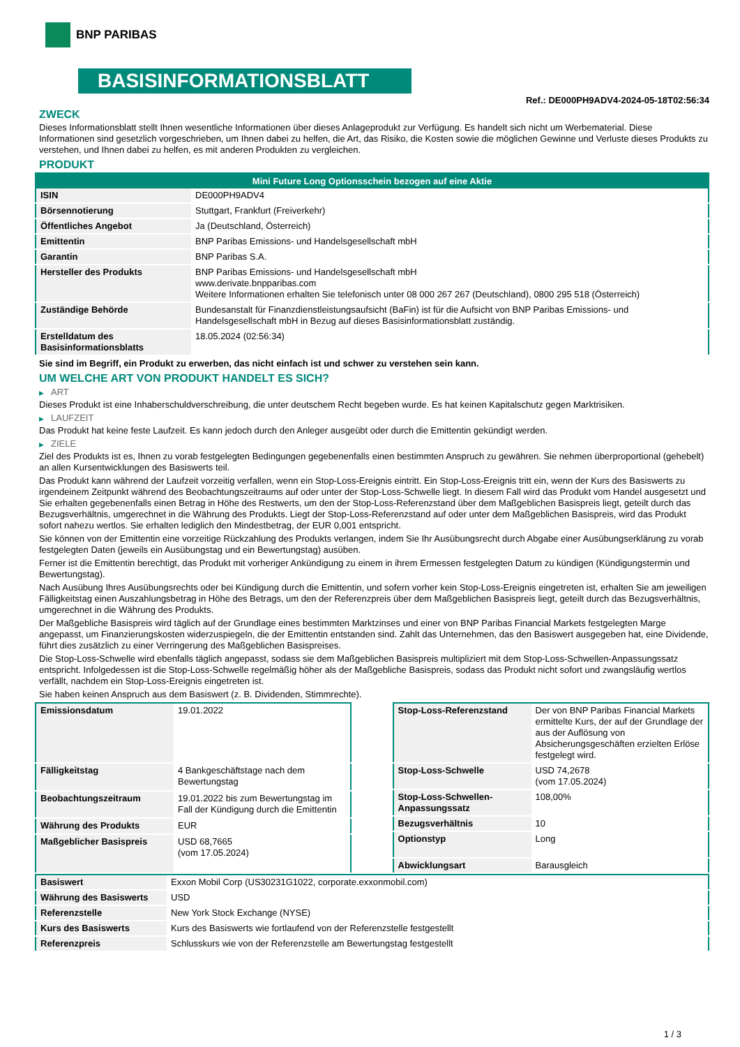BNP PARIBAS
BASISINFORMATIONSBLATT
Ref.: DE000PH9ADV4-2024-05-18T02:56:34
ZWECK
Dieses Informationsblatt stellt Ihnen wesentliche Informationen über dieses Anlageprodukt zur Verfügung. Es handelt sich nicht um Werbematerial. Diese Informationen sind gesetzlich vorgeschrieben, um Ihnen dabei zu helfen, die Art, das Risiko, die Kosten sowie die möglichen Gewinne und Verluste dieses Produkts zu verstehen, und Ihnen dabei zu helfen, es mit anderen Produkten zu vergleichen.
PRODUKT
| Mini Future Long Optionsschein bezogen auf eine Aktie | |
| --- | --- |
| ISIN | DE000PH9ADV4 |
| Börsennotierung | Stuttgart, Frankfurt (Freiverkehr) |
| Öffentliches Angebot | Ja (Deutschland, Österreich) |
| Emittentin | BNP Paribas Emissions- und Handelsgesellschaft mbH |
| Garantin | BNP Paribas S.A. |
| Hersteller des Produkts | BNP Paribas Emissions- und Handelsgesellschaft mbH www.derivate.bnpparibas.com Weitere Informationen erhalten Sie telefonisch unter 08 000 267 267 (Deutschland), 0800 295 518 (Österreich) |
| Zuständige Behörde | Bundesanstalt für Finanzdienstleistungsaufsicht (BaFin) ist für die Aufsicht von BNP Paribas Emissions- und Handelsgesellschaft mbH in Bezug auf dieses Basisinformationsblatt zuständig. |
| Erstelldatum des Basisinformationsblatts | 18.05.2024 (02:56:34) |
Sie sind im Begriff, ein Produkt zu erwerben, das nicht einfach ist und schwer zu verstehen sein kann.
UM WELCHE ART VON PRODUKT HANDELT ES SICH?
▶ ART
Dieses Produkt ist eine Inhaberschuldverschreibung, die unter deutschem Recht begeben wurde. Es hat keinen Kapitalschutz gegen Marktrisiken.
▶ LAUFZEIT
Das Produkt hat keine feste Laufzeit. Es kann jedoch durch den Anleger ausgeübt oder durch die Emittentin gekündigt werden.
▶ ZIELE
Ziel des Produkts ist es, Ihnen zu vorab festgelegten Bedingungen gegebenenfalls einen bestimmten Anspruch zu gewähren. Sie nehmen überproportional (gehebelt) an allen Kursentwicklungen des Basiswerts teil.
Das Produkt kann während der Laufzeit vorzeitig verfallen, wenn ein Stop-Loss-Ereignis eintritt. Ein Stop-Loss-Ereignis tritt ein, wenn der Kurs des Basiswerts zu irgendeinem Zeitpunkt während des Beobachtungszeitraums auf oder unter der Stop-Loss-Schwelle liegt. In diesem Fall wird das Produkt vom Handel ausgesetzt und Sie erhalten gegebenenfalls einen Betrag in Höhe des Restwerts, um den der Stop-Loss-Referenzstand über dem Maßgeblichen Basispreis liegt, geteilt durch das Bezugsverhältnis, umgerechnet in die Währung des Produkts. Liegt der Stop-Loss-Referenzstand auf oder unter dem Maßgeblichen Basispreis, wird das Produkt sofort nahezu wertlos. Sie erhalten lediglich den Mindestbetrag, der EUR 0,001 entspricht.
Sie können von der Emittentin eine vorzeitige Rückzahlung des Produkts verlangen, indem Sie Ihr Ausübungsrecht durch Abgabe einer Ausübungserklärung zu vorab festgelegten Daten (jeweils ein Ausübungstag und ein Bewertungstag) ausüben.
Ferner ist die Emittentin berechtigt, das Produkt mit vorheriger Ankündigung zu einem in ihrem Ermessen festgelegten Datum zu kündigen (Kündigungstermin und Bewertungstag).
Nach Ausübung Ihres Ausübungsrechts oder bei Kündigung durch die Emittentin, und sofern vorher kein Stop-Loss-Ereignis eingetreten ist, erhalten Sie am jeweiligen Fälligkeitstag einen Auszahlungsbetrag in Höhe des Betrags, um den der Referenzpreis über dem Maßgeblichen Basispreis liegt, geteilt durch das Bezugsverhältnis, umgerechnet in die Währung des Produkts.
Der Maßgebliche Basispreis wird täglich auf der Grundlage eines bestimmten Marktzinses und einer von BNP Paribas Financial Markets festgelegten Marge angepasst, um Finanzierungskosten widerzuspiegeln, die der Emittentin entstanden sind. Zahlt das Unternehmen, das den Basiswert ausgegeben hat, eine Dividende, führt dies zusätzlich zu einer Verringerung des Maßgeblichen Basispreises.
Die Stop-Loss-Schwelle wird ebenfalls täglich angepasst, sodass sie dem Maßgeblichen Basispreis multipliziert mit dem Stop-Loss-Schwellen-Anpassungssatz entspricht. Infolgedessen ist die Stop-Loss-Schwelle regelmäßig höher als der Maßgebliche Basispreis, sodass das Produkt nicht sofort und zwangsläufig wertlos verfällt, nachdem ein Stop-Loss-Ereignis eingetreten ist.
Sie haben keinen Anspruch aus dem Basiswert (z. B. Dividenden, Stimmrechte).
| Emissionsdatum | 19.01.2022 |
| Fälligkeitstag | 4 Bankgeschäftstage nach dem Bewertungstag |
| Beobachtungszeitraum | 19.01.2022 bis zum Bewertungstag im Fall der Kündigung durch die Emittentin |
| Währung des Produkts | EUR |
| Maßgeblicher Basispreis | USD 68,7665 (vom 17.05.2024) |
| Stop-Loss-Referenzstand | Der von BNP Paribas Financial Markets ermittelte Kurs, der auf der Grundlage der aus der Auflösung von Absicherungsgeschäften erzielten Erlöse festgelegt wird. |
| Stop-Loss-Schwelle | USD 74,2678 (vom 17.05.2024) |
| Stop-Loss-Schwellen-Anpassungssatz | 108,00% |
| Bezugsverhältnis | 10 |
| Optionstyp | Long |
| Abwicklungsart | Barausgleich |
| Basiswert | Exxon Mobil Corp (US30231G1022, corporate.exxonmobil.com) |
| Währung des Basiswerts | USD |
| Referenzstelle | New York Stock Exchange (NYSE) |
| Kurs des Basiswerts | Kurs des Basiswerts wie fortlaufend von der Referenzstelle festgestellt |
| Referenzpreis | Schlusskurs wie von der Referenzstelle am Bewertungstag festgestellt |
1 / 3